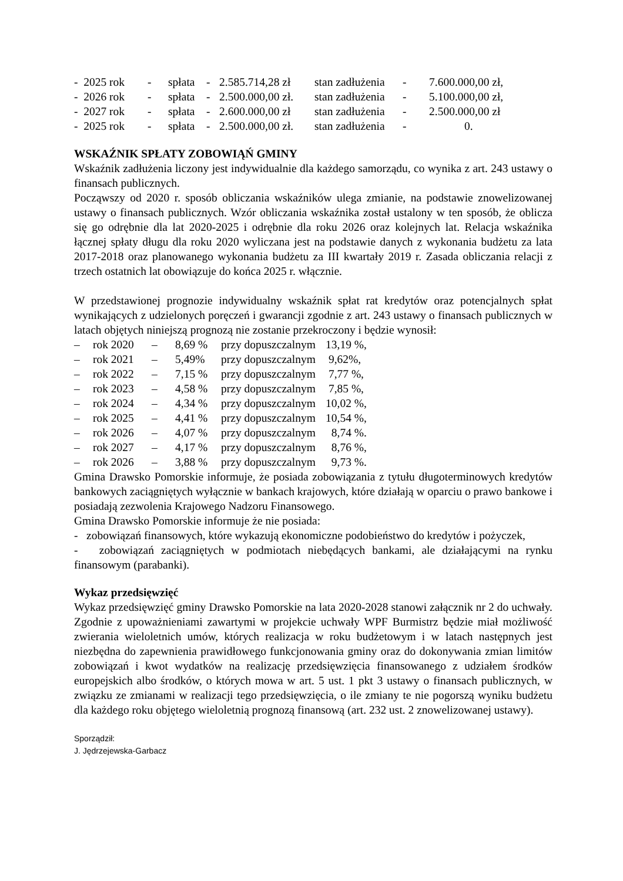| - 2025 rok | - | spłata | - | 2.585.714,28 zł | stan zadłużenia | - | 7.600.000,00 zł, |
| - 2026 rok | - | spłata | - | 2.500.000,00 zł. | stan zadłużenia | - | 5.100.000,00 zł, |
| - 2027 rok | - | spłata | - | 2.600.000,00 zł | stan zadłużenia | - | 2.500.000,00 zł |
| - 2025 rok | - | spłata | - | 2.500.000,00 zł. | stan zadłużenia | - | 0. |
WSKAŹNIK SPŁATY ZOBOWIĄŃ GMINY
Wskaźnik zadłużenia liczony jest indywidualnie dla każdego samorządu, co wynika z art. 243 ustawy o finansach publicznych.
Począwszy od 2020 r. sposób obliczania wskaźników ulega zmianie, na podstawie znowelizowanej ustawy o finansach publicznych. Wzór obliczania wskaźnika został ustalony w ten sposób, że oblicza się go odrębnie dla lat 2020-2025 i odrębnie dla roku 2026 oraz kolejnych lat. Relacja wskaźnika łącznej spłaty długu dla roku 2020 wyliczana jest na podstawie danych z wykonania budżetu za lata 2017-2018 oraz planowanego wykonania budżetu za III kwartały 2019 r. Zasada obliczania relacji z trzech ostatnich lat obowiązuje do końca 2025 r. włącznie.
W przedstawionej prognozie indywidualny wskaźnik spłat rat kredytów oraz potencjalnych spłat wynikających z udzielonych poręczeń i gwarancji zgodnie z art. 243 ustawy o finansach publicznych w latach objętych niniejszą prognozą nie zostanie przekroczony i będzie wynosił:
| – | rok 2020 | – | 8,69 % | przy dopuszczalnym | 13,19 %, |
| – | rok 2021 | – | 5,49% | przy dopuszczalnym | 9,62%, |
| – | rok 2022 | – | 7,15 % | przy dopuszczalnym | 7,77 %, |
| – | rok 2023 | – | 4,58 % | przy dopuszczalnym | 7,85 %, |
| – | rok 2024 | – | 4,34 % | przy dopuszczalnym | 10,02 %, |
| – | rok 2025 | – | 4,41 % | przy dopuszczalnym | 10,54 %, |
| – | rok 2026 | – | 4,07 % | przy dopuszczalnym | 8,74 %. |
| – | rok 2027 | – | 4,17 % | przy dopuszczalnym | 8,76 %, |
| – | rok 2026 | – | 3,88 % | przy dopuszczalnym | 9,73 %. |
Gmina Drawsko Pomorskie informuje, że posiada zobowiązania z tytułu długoterminowych kredytów bankowych zaciągniętych wyłącznie w bankach krajowych, które działają w oparciu o prawo bankowe i posiadają zezwolenia Krajowego Nadzoru Finansowego.
Gmina Drawsko Pomorskie informuje że nie posiada:
- zobowiązań finansowych, które wykazują ekonomiczne podobieństwo do kredytów i pożyczek,
- zobowiązań zaciągniętych w podmiotach niebędących bankami, ale działającymi na rynku finansowym (parabanki).
Wykaz przedsięwzięć
Wykaz przedsięwzięć gminy Drawsko Pomorskie na lata 2020-2028 stanowi załącznik nr 2 do uchwały. Zgodnie z upoważnieniami zawartymi w projekcie uchwały WPF Burmistrz będzie miał możliwość zwierania wieloletnich umów, których realizacja w roku budżetowym i w latach następnych jest niezbędna do zapewnienia prawidłowego funkcjonowania gminy oraz do dokonywania zmian limitów zobowiązań i kwot wydatków na realizację przedsięwzięcia finansowanego z udziałem środków europejskich albo środków, o których mowa w art. 5 ust. 1 pkt 3 ustawy o finansach publicznych, w związku ze zmianami w realizacji tego przedsięwzięcia, o ile zmiany te nie pogorszą wyniku budżetu dla każdego roku objętego wieloletnią prognozą finansową (art. 232 ust. 2 znowelizowanej ustawy).
Sporządził:
J. Jędrzejewska-Garbacz